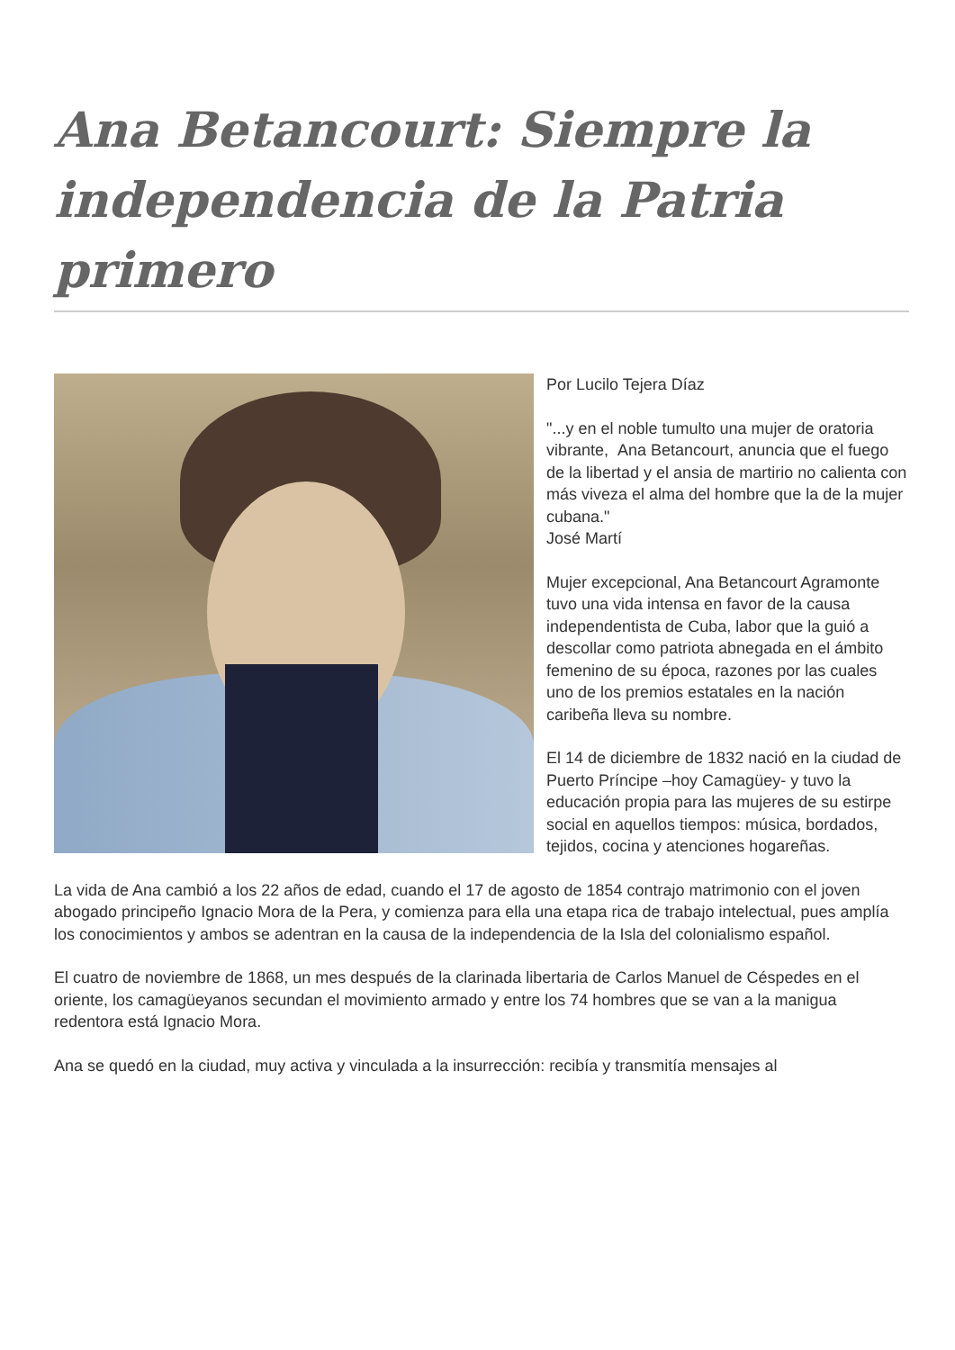Ana Betancourt: Siempre la independencia de la Patria primero
Por Lucilo Tejera Díaz
"...y en el noble tumulto una mujer de oratoria
vibrante, Ana Betancourt, anuncia que el fuego de la libertad y el ansia de martirio no calienta con más viveza el alma del hombre que la de la mujer cubana."
José Martí
Mujer excepcional, Ana Betancourt Agramonte tuvo una vida intensa en favor de la causa independentista de Cuba, labor que la guió a descollar como patriota abnegada en el ámbito femenino de su época, razones por las cuales uno de los premios estatales en la nación caribeña lleva su nombre.
El 14 de diciembre de 1832 nació en la ciudad de Puerto Príncipe –hoy Camagüey- y tuvo la educación propia para las mujeres de su estirpe social en aquellos tiempos: música, bordados, tejidos, cocina y atenciones hogareñas.
La vida de Ana cambió a los 22 años de edad, cuando el 17 de agosto de 1854 contrajo matrimonio con el joven abogado principeño Ignacio Mora de la Pera, y comienza para ella una etapa rica de trabajo intelectual, pues amplía los conocimientos y ambos se adentran en la causa de la independencia de la Isla del colonialismo español.
El cuatro de noviembre de 1868, un mes después de la clarinada libertaria de Carlos Manuel de Céspedes en el oriente, los camagüeyanos secundan el movimiento armado y entre los 74 hombres que se van a la manigua redentora está Ignacio Mora.
Ana se quedó en la ciudad, muy activa y vinculada a la insurrección: recibía y transmitía mensajes al